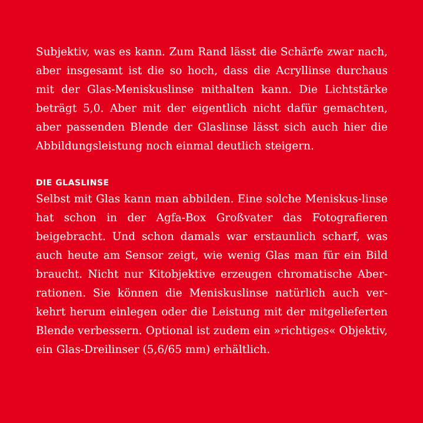Subjektiv, was es kann. Zum Rand lässt die Schärfe zwar nach, aber insgesamt ist die so hoch, dass die Acryllinse durchaus mit der Glas-Meniskuslinse mithalten kann. Die Lichtstärke beträgt 5,0. Aber mit der eigentlich nicht dafür gemachten, aber passenden Blende der Glaslinse lässt sich auch hier die Abbildungsleistung noch einmal deutlich steigern.
DIE GLASLINSE
Selbst mit Glas kann man abbilden. Eine solche Meniskus-linse hat schon in der Agfa-Box Großvater das Fotografieren beigebracht. Und schon damals war erstaunlich scharf, was auch heute am Sensor zeigt, wie wenig Glas man für ein Bild braucht. Nicht nur Kitobjektive erzeugen chromatische Aber-rationen. Sie können die Meniskuslinse natürlich auch ver-kehrt herum einlegen oder die Leistung mit der mitgelieferten Blende verbessern. Optional ist zudem ein »richtiges« Objektiv, ein Glas-Dreilinser (5,6/65 mm) erhältlich.